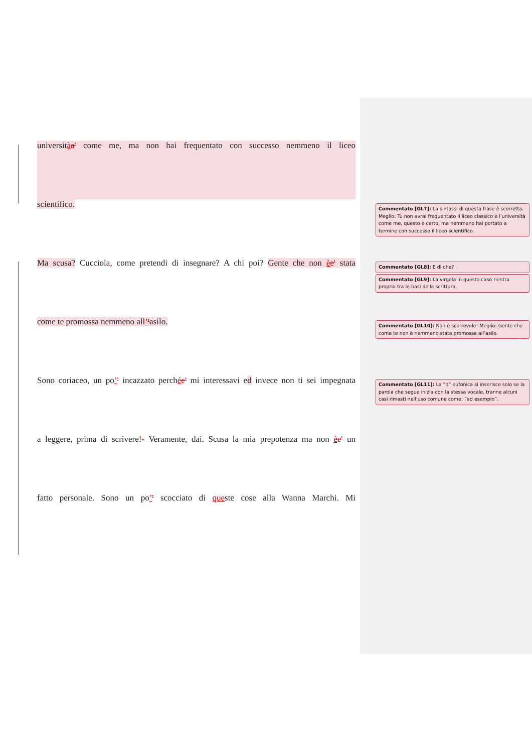universitàa' come me, ma non hai frequentato con successo nemmeno il liceo
scientifico.
Ma scusa? Cucciola, come pretendi di insegnare? A chi poi? Gente che non èe' stata
come te promossa nemmeno all’'asilo.
Sono coriaceo, un po’' incazzato perchée' mi interessavi ed invece non ti sei impegnata
a leggere, prima di scrivere!- Veramente, dai. Scusa la mia prepotenza ma non èe' un
fatto personale. Sono un po’' scocciato di queste cose alla Wanna Marchi. Mi
Commentato [GL7]: La sintassi di questa frase è scorretta. Meglio: Tu non avrai frequentato il liceo classico e l’università come me, questo è certo, ma nemmeno hai portato a termine con successo il liceo scientifico.
Commentato [GL8]: E di che?
Commentato [GL9]: La virgola in questo caso rientra proprio tra le basi della scrittura.
Commentato [GL10]: Non è scorrevole! Meglio: Gente che come te non è nemmeno stata promossa all’asilo.
Commentato [GL11]: La “d” eufonica si inserisce solo se la parola che segue inizia con la stessa vocale, tranne alcuni casi rimasti nell’uso comune come: “ad esempio”.